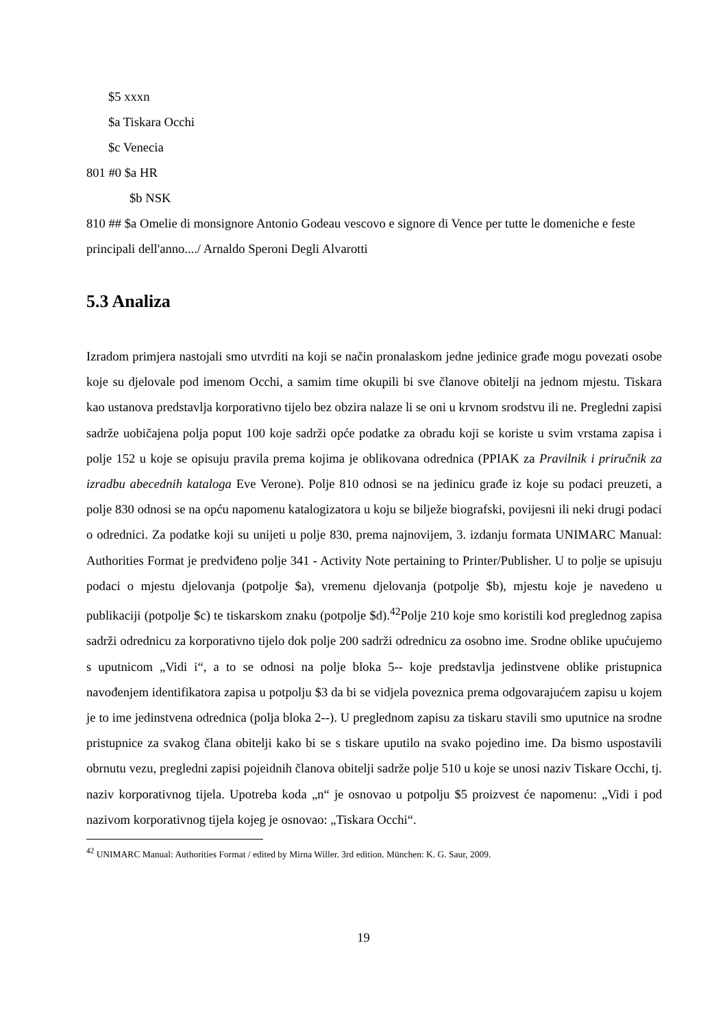$5 xxxn
$a Tiskara Occhi
$c Venecia
801 #0 $a HR
$b NSK
810 ## $a Omelie di monsignore Antonio Godeau vescovo e signore di Vence per tutte le domeniche e feste principali dell'anno..../ Arnaldo Speroni Degli Alvarotti
5.3 Analiza
Izradom primjera nastojali smo utvrditi na koji se način pronalaskom jedne jedinice građe mogu povezati osobe koje su djelovale pod imenom Occhi, a samim time okupili bi sve članove obitelji na jednom mjestu. Tiskara kao ustanova predstavlja korporativno tijelo bez obzira nalaze li se oni u krvnom srodstvu ili ne. Pregledni zapisi sadrže uobičajena polja poput 100 koje sadrži opće podatke za obradu koji se koriste u svim vrstama zapisa i polje 152 u koje se opisuju pravila prema kojima je oblikovana odrednica (PPIAK za Pravilnik i priručnik za izradbu abecednih kataloga Eve Verone). Polje 810 odnosi se na jedinicu građe iz koje su podaci preuzeti, a polje 830 odnosi se na opću napomenu katalogizatora u koju se bilježe biografski, povijesni ili neki drugi podaci o odrednici. Za podatke koji su unijeti u polje 830, prema najnovijem, 3. izdanju formata UNIMARC Manual: Authorities Format je predviđeno polje 341 - Activity Note pertaining to Printer/Publisher. U to polje se upisuju podaci o mjestu djelovanja (potpolje $a), vremenu djelovanja (potpolje $b), mjestu koje je navedeno u publikaciji (potpolje $c) te tiskarskom znaku (potpolje $d).<sup>42</sup>Polje 210 koje smo koristili kod preglednog zapisa sadrži odrednicu za korporativno tijelo dok polje 200 sadrži odrednicu za osobno ime. Srodne oblike upućujemo s uputnicom „Vidi i“, a to se odnosi na polje bloka 5-- koje predstavlja jedinstvene oblike pristupnica navođenjem identifikatora zapisa u potpolju $3 da bi se vidjela poveznica prema odgovarajućem zapisu u kojem je to ime jedinstvena odrednica (polja bloka 2--). U preglednom zapisu za tiskaru stavili smo uputnice na srodne pristupnice za svakog člana obitelji kako bi se s tiskare uputilo na svako pojedino ime. Da bismo uspostavili obrnutu vezu, pregledni zapisi pojeidnih članova obitelji sadrže polje 510 u koje se unosi naziv Tiskare Occhi, tj. naziv korporativnog tijela. Upotreba koda „n“ je osnovao u potpolju $5 proizvest će napomenu: „Vidi i pod nazivom korporativnog tijela kojeg je osnovao: „Tiskara Occhi“.
<sup>42</sup> UNIMARC Manual: Authorities Format / edited by Mirna Willer. 3rd edition. München: K. G. Saur, 2009.
19